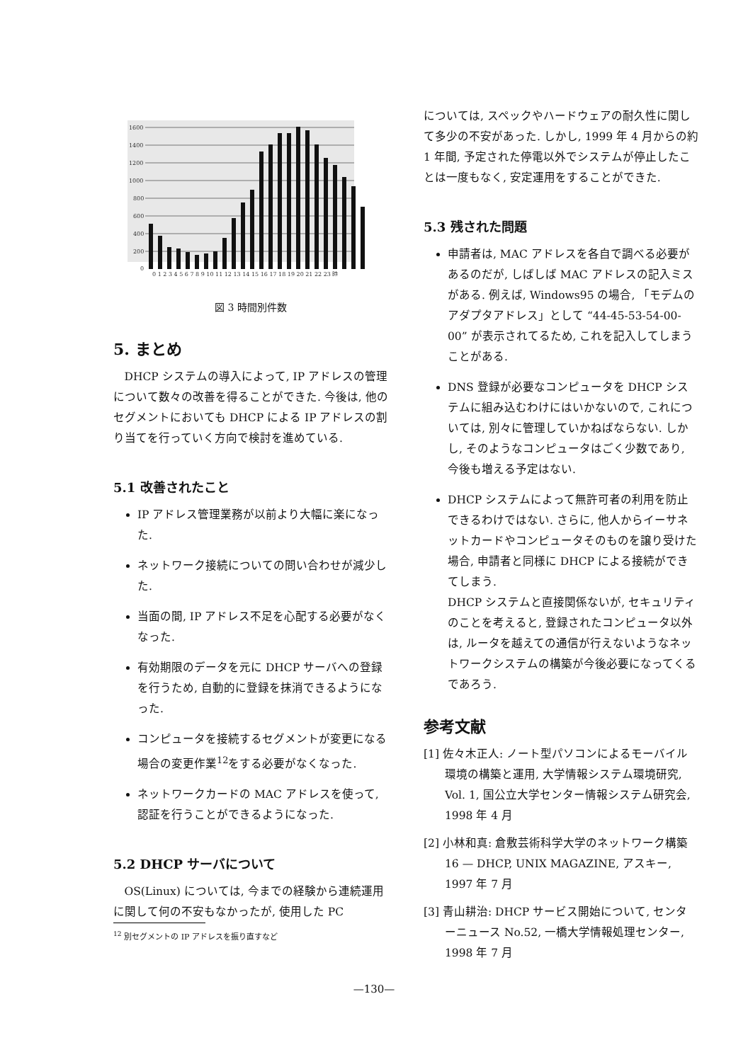1600
1400
1200
1000
800
600
400
200
0
0 1 2 3 4 5 6 7 8 9 10 11 12 13 14 15 16 17 18 19 20 21 22 23 時
図 3 時間別件数
5. まとめ
DHCP システムの導入によって, IP アドレスの管理について数々の改善を得ることができた. 今後は, 他のセグメントにおいても DHCP による IP アドレスの割り当てを行っていく方向で検討を進めている.
5.1 改善されたこと
IP アドレス管理業務が以前より大幅に楽になった.
ネットワーク接続についての問い合わせが減少した.
当面の間, IP アドレス不足を心配する必要がなくなった.
有効期限のデータを元に DHCP サーバへの登録を行うため, 自動的に登録を抹消できるようになった.
コンピュータを接続するセグメントが変更になる場合の変更作業<sup>12</sup>をする必要がなくなった.
ネットワークカードの MAC アドレスを使って, 認証を行うことができるようになった.
5.2 DHCP サーバについて
OS(Linux) については, 今までの経験から連続運用に関して何の不安もなかったが, 使用した PC
<sup>12</sup> 別セグメントの IP アドレスを振り直すなど
については, スペックやハードウェアの耐久性に関して多少の不安があった. しかし, 1999 年 4 月からの約 1 年間, 予定された停電以外でシステムが停止したことは一度もなく, 安定運用をすることができた.
5.3 残された問題
申請者は, MAC アドレスを各自で調べる必要があるのだが, しばしば MAC アドレスの記入ミスがある. 例えば, Windows95 の場合, 「モデムのアダプタアドレス」として “44-45-53-54-00-00” が表示されてるため, これを記入してしまうことがある.
DNS 登録が必要なコンピュータを DHCP システムに組み込むわけにはいかないので, これについては, 別々に管理していかねばならない. しかし, そのようなコンピュータはごく少数であり, 今後も増える予定はない.
DHCP システムによって無許可者の利用を防止できるわけではない. さらに, 他人からイーサネットカードやコンピュータそのものを譲り受けた場合, 申請者と同様に DHCP による接続ができてしまう.
DHCP システムと直接関係ないが, セキュリティのことを考えると, 登録されたコンピュータ以外は, ルータを越えての通信が行えないようなネットワークシステムの構築が今後必要になってくるであろう.
参考文献
[1] 佐々木正人: ノート型パソコンによるモーバイル環境の構築と運用, 大学情報システム環境研究, Vol. 1, 国公立大学センター情報システム研究会, 1998 年 4 月
[2] 小林和真: 倉敷芸術科学大学のネットワーク構築 16 — DHCP, UNIX MAGAZINE, アスキー, 1997 年 7 月
[3] 青山耕治: DHCP サービス開始について, センターニュース No.52, 一橋大学情報処理センター, 1998 年 7 月
—130—